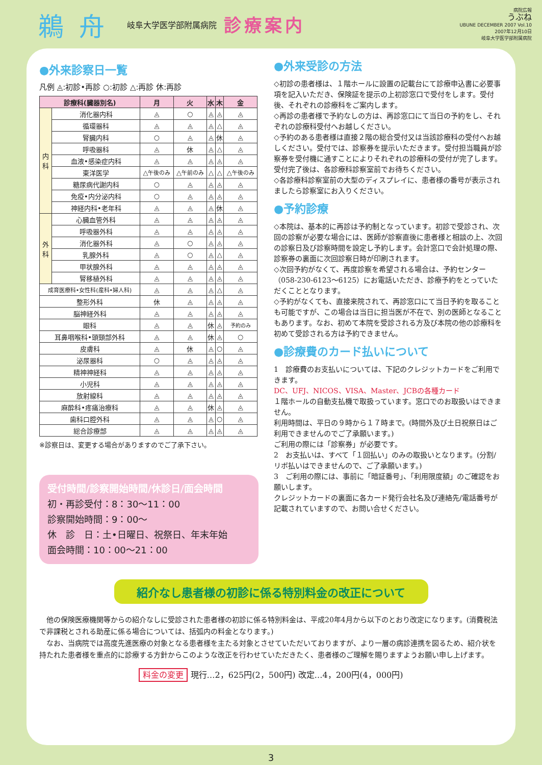鵜舟 岐阜大学医学部附属病院 診療案内
病院広報
うぶね
UBUNE DECEMBER 2007 Vol.10
2007年12月10日
岐阜大学医学部附属病院
●外来診察日一覧
凡例 ◬:初診•再診 ○:初診 △:再診 休:再診
| 診療科(臓器別名) | | 月 | 火 | 水 | 木 | 金 |
| --- | --- | --- | --- | --- | --- | --- |
| 内 科 | 消化器内科 | ◬ | ○ | ◬ | ◬ | ◬ |
| | 循環器科 | ◬ | ◬ | ◬ | △ | ◬ |
| | 腎臓内科 | ○ | ◬ | ◬ | 休 | ◬ |
| | 呼吸器科 | ◬ | 休 | ◬ | △ | ◬ |
| | 血液•感染症内科 | ◬ | ◬ | ◬ | ◬ | ◬ |
| | 東洋医学 | △ 午後のみ | △ 午前のみ | △ | △ | △ 午後のみ |
| | 糖尿病代謝内科 | ○ | ◬ | ◬ | ◬ | ◬ |
| | 免疫•内分泌内科 | ○ | ◬ | ◬ | ◬ | ◬ |
| | 神経内科•老年科 | ◬ | ◬ | ◬ | 休 | ◬ |
| 外 科 | 心臓血管外科 | ◬ | ◬ | ◬ | ◬ | ◬ |
| | 呼吸器外科 | ◬ | ◬ | ◬ | ◬ | ◬ |
| | 消化器外科 | ◬ | ○ | ◬ | ◬ | ◬ |
| | 乳腺外科 | ◬ | ○ | ◬ | △ | ◬ |
| | 甲状腺外科 | ◬ | ◬ | ◬ | ◬ | ◬ |
| | 腎移植外科 | ◬ | ◬ | ◬ | ◬ | ◬ |
| 成育医療科•女性科(産科•婦人科) | | ◬ | ◬ | ◬ | △ | ◬ |
| 整形外科 | | 休 | ◬ | ◬ | ◬ | ◬ |
| 脳神経外科 | | ◬ | ◬ | ◬ | ◬ | ◬ |
| 眼科 | | ◬ | ◬ | 休 | ◬ | 予約のみ |
| 耳鼻咽喉科•頭頸部外科 | | ◬ | ◬ | 休 | ◬ | ○ |
| 皮膚科 | | ◬ | 休 | ◬ | ○ | ◬ |
| 泌尿器科 | | ○ | ◬ | ◬ | ◬ | ◬ |
| 精神神経科 | | ◬ | ◬ | ◬ | ◬ | ◬ |
| 小児科 | | ◬ | ◬ | ◬ | ◬ | ◬ |
| 放射線科 | | ◬ | ◬ | ◬ | ◬ | ◬ |
| 麻酔科•疼痛治療科 | | ◬ | ◬ | 休 | ◬ | ◬ |
| 歯科口腔外科 | | ◬ | ◬ | ◬ | ○ | ◬ |
| 総合診療部 | | ◬ | ◬ | ◬ | ◬ | ◬ |
※診察日は、変更する場合がありますのでご了承下さい。
受付時間/診察開始時間/休診日/面会時間
初・再診受付：8：30〜11：00
診察開始時間：9：00〜
休　診　日：土•日曜日、祝祭日、年末年始
面会時間：10：00〜21：00
●外来受診の方法
◇初診の患者様は、１階ホールに設置の記載台にて診療申込書に必要事項を記入いただき、保険証を提示の上初診窓口で受付をします。受付後、それぞれの診療科をご案内します。
◇再診の患者様で予約なしの方は、再診窓口にて当日の予約をし、それぞれの診療科受付へお越しください。
◇予約のある患者様は直接２階の総合受付又は当該診療科の受付へお越しください。受付では、診察券を提示いただきます。受付担当職員が診察券を受付機に通すことによりそれぞれの診療科の受付が完了します。受付完了後は、各診療科診察室前でお待ちください。
◇各診療科診察室前の大型のディスプレイに、患者様の番号が表示されましたら診察室にお入りください。
●予約診療
◇本院は、基本的に再診は予約制となっています。初診で受診され、次回の診察が必要な場合には、医師が診察直後に患者様と相談の上、次回の診察日及び診察時間を設定し予約します。会計窓口で会計処理の際、診察券の裏面に次回診察日時が印刷されます。
◇次回予約がなくて、再度診察を希望される場合は、予約センター（058-230-6123〜6125）にお電話いただき、診療予約をとっていただくこととなります。
◇予約がなくても、直接来院されて、再診窓口にて当日予約を取ることも可能ですが、この場合は当日に担当医が不在で、別の医師となることもあります。なお、初めて本院を受診される方及び本院の他の診療科を初めて受診される方は予約できません。
●診療費のカード払いについて
1　診療費のお支払いについては、下記のクレジットカードをご利用できます。
DC、UFJ、NICOS、VISA、Master、JCBの各種カード
１階ホールの自動支払機で取扱っています。窓口でのお取扱いはできません。
利用時間は、平日の９時から１７時まで。(時間外及び土日祝祭日はご利用できませんのでご了承願います。)
ご利用の際には「診察券」が必要です。
2　お支払いは、すべて「１回払い」のみの取扱いとなります。(分割/リボ払いはできませんので、ご了承願います。)
3　ご利用の際には、事前に「暗証番号」、「利用限度額」のご確認をお願いします。
クレジットカードの裏面に各カード発行会社名及び連絡先/電話番号が記載されていますので、お問い合せください。
紹介なし患者様の初診に係る特別料金の改正について
　他の保険医療機関等からの紹介なしに受診された患者様の初診に係る特別料金は、平成20年4月から以下のとおり改定になります。(消費税法で非課税とされる助産に係る場合については、括弧内の料金となります。)
　なお、当病院では高度先進医療の対象となる患者様を主たる対象とさせていただいておりますが、より一層の病診連携を図るため、紹介状を持たれた患者様を重点的に診療する方針からこのような改正を行わせていただきたく、患者様のご理解を賜りますようお願い申し上げます。
料金の変更 現行…2，625円(2，500円) 改定…4，200円(4，000円)
3